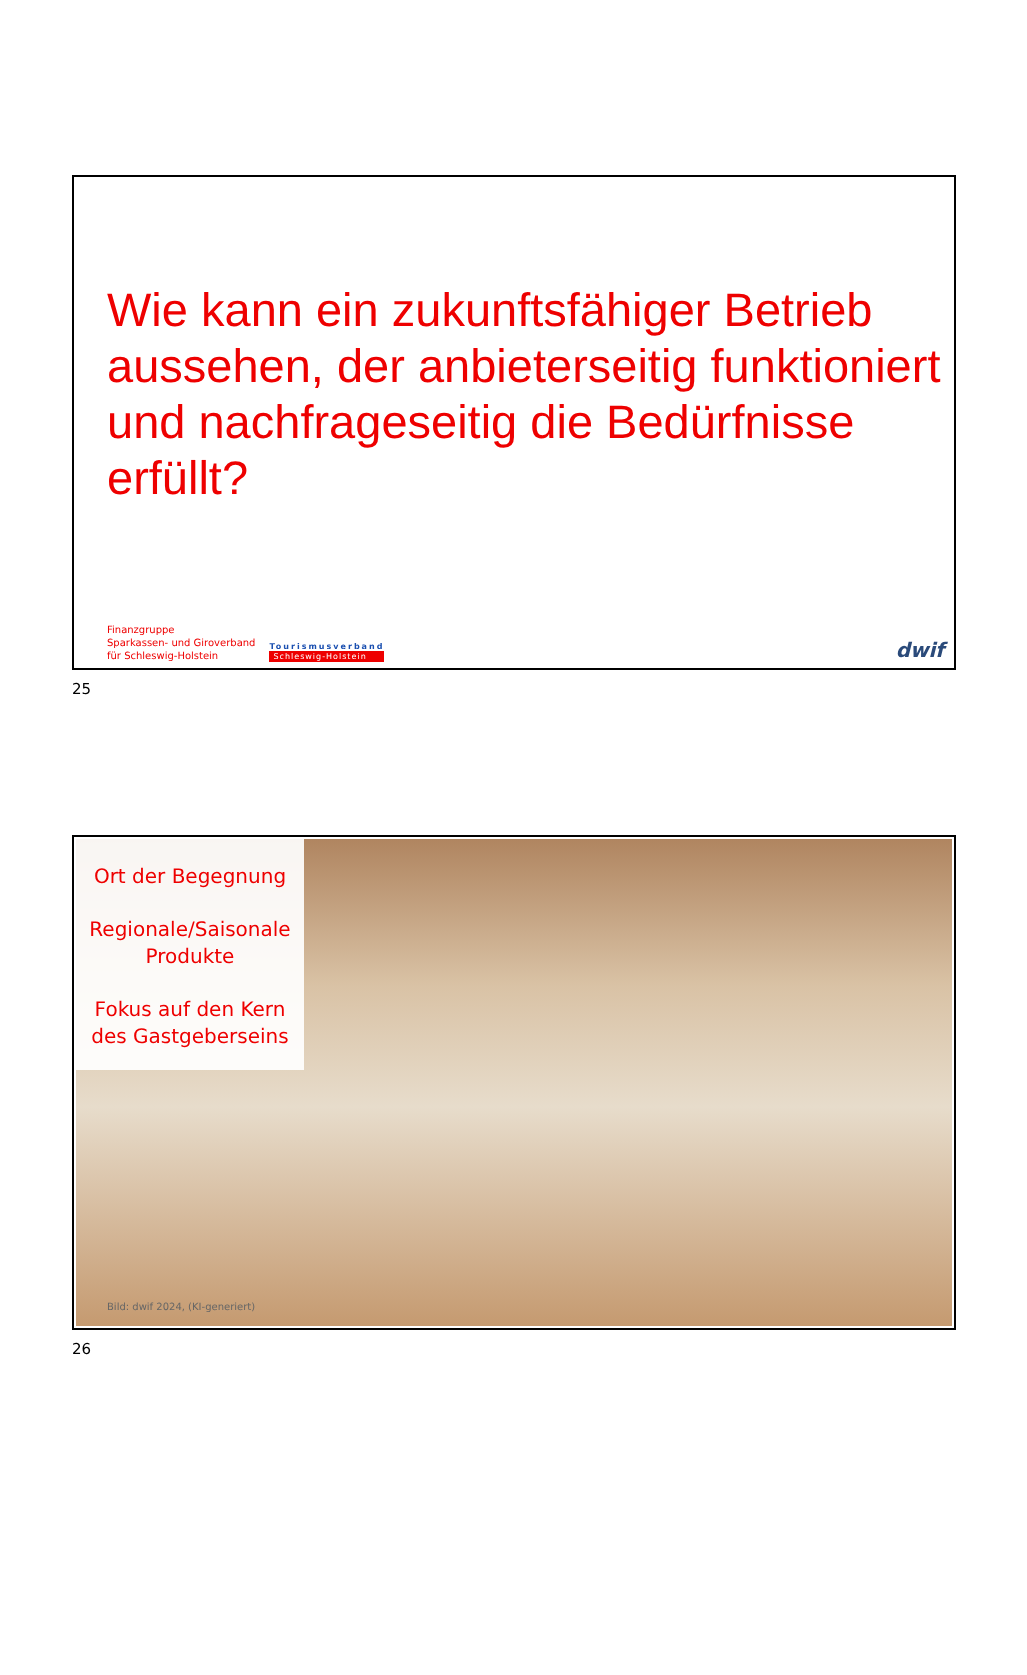Wie kann ein zukunftsfähiger Betrieb aussehen, der anbieterseitig funktioniert und nachfrageseitig die Bedürfnisse erfüllt?
Finanzgruppe
Sparkassen- und Giroverband
für Schleswig-Holstein
Tourismusverband
Schleswig-Holstein
dwif
25
Ort der Begegnung
Regionale/Saisonale Produkte
Fokus auf den Kern des Gastgeberseins
Bild: dwif 2024, (KI-generiert)
26